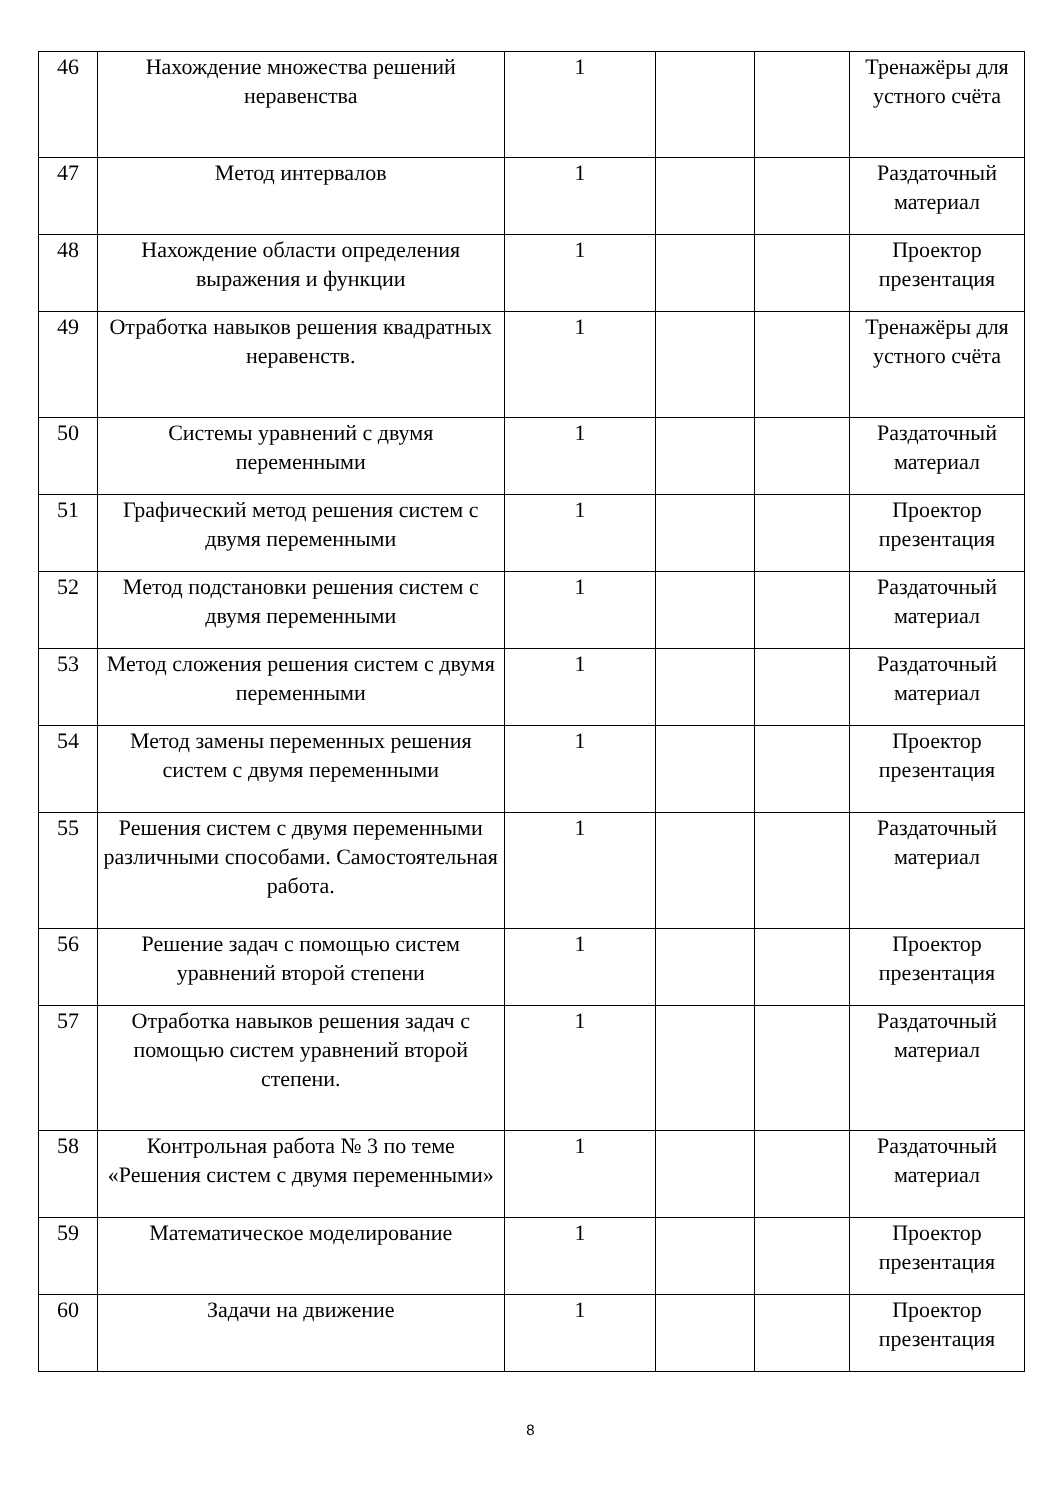| 46 | Нахождение множества решений неравенства | 1 | | | Тренажёры для устного счёта |
| 47 | Метод интервалов | 1 | | | Раздаточный материал |
| 48 | Нахождение области определения выражения и функции | 1 | | | Проектор презентация |
| 49 | Отработка навыков решения квадратных неравенств. | 1 | | | Тренажёры для устного счёта |
| 50 | Системы уравнений с двумя переменными | 1 | | | Раздаточный материал |
| 51 | Графический метод решения систем с двумя переменными | 1 | | | Проектор презентация |
| 52 | Метод подстановки решения систем с двумя переменными | 1 | | | Раздаточный материал |
| 53 | Метод сложения решения систем с двумя переменными | 1 | | | Раздаточный материал |
| 54 | Метод замены переменных решения систем с двумя переменными | 1 | | | Проектор презентация |
| 55 | Решения систем с двумя переменными различными способами. Самостоятельная работа. | 1 | | | Раздаточный материал |
| 56 | Решение задач с помощью систем уравнений второй степени | 1 | | | Проектор презентация |
| 57 | Отработка навыков решения задач с помощью систем уравнений второй степени. | 1 | | | Раздаточный материал |
| 58 | Контрольная работа № 3 по теме «Решения систем с двумя переменными» | 1 | | | Раздаточный материал |
| 59 | Математическое моделирование | 1 | | | Проектор презентация |
| 60 | Задачи на движение | 1 | | | Проектор презентация |
8